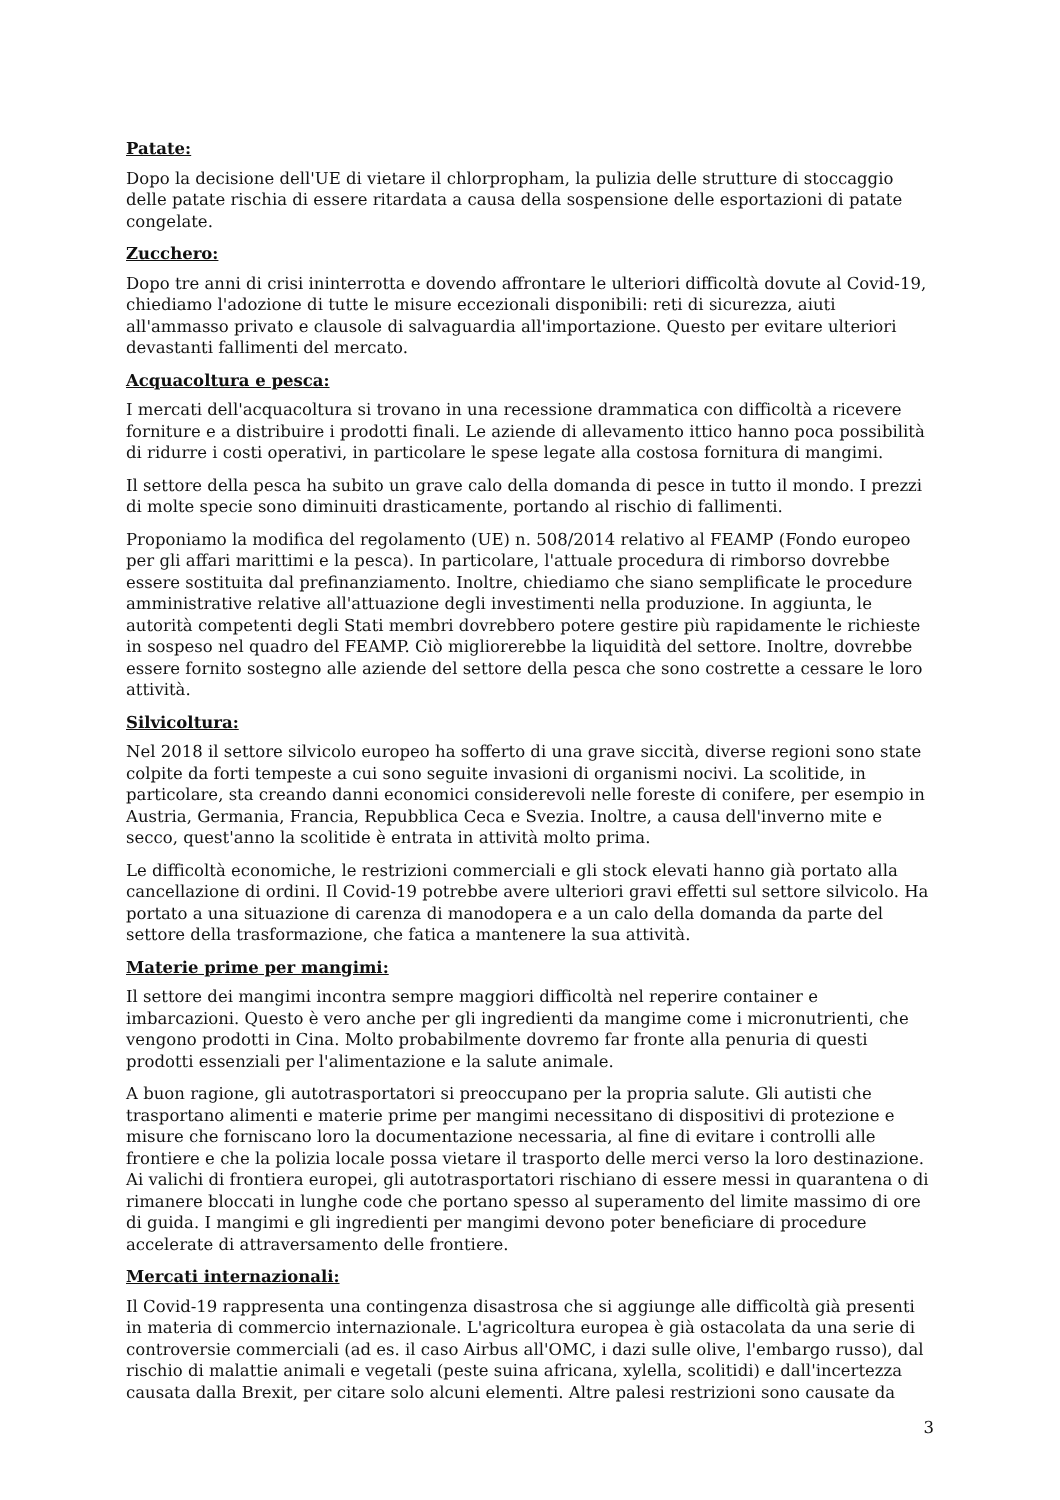Patate:
Dopo la decisione dell'UE di vietare il chlorpropham, la pulizia delle strutture di stoccaggio delle patate rischia di essere ritardata a causa della sospensione delle esportazioni di patate congelate.
Zucchero:
Dopo tre anni di crisi ininterrotta e dovendo affrontare le ulteriori difficoltà dovute al Covid-19, chiediamo l'adozione di tutte le misure eccezionali disponibili: reti di sicurezza, aiuti all'ammasso privato e clausole di salvaguardia all'importazione. Questo per evitare ulteriori devastanti fallimenti del mercato.
Acquacoltura e pesca:
I mercati dell'acquacoltura si trovano in una recessione drammatica con difficoltà a ricevere forniture e a distribuire i prodotti finali. Le aziende di allevamento ittico hanno poca possibilità di ridurre i costi operativi, in particolare le spese legate alla costosa fornitura di mangimi.
Il settore della pesca ha subito un grave calo della domanda di pesce in tutto il mondo. I prezzi di molte specie sono diminuiti drasticamente, portando al rischio di fallimenti.
Proponiamo la modifica del regolamento (UE) n. 508/2014 relativo al FEAMP (Fondo europeo per gli affari marittimi e la pesca). In particolare, l'attuale procedura di rimborso dovrebbe essere sostituita dal prefinanziamento. Inoltre, chiediamo che siano semplificate le procedure amministrative relative all'attuazione degli investimenti nella produzione. In aggiunta, le autorità competenti degli Stati membri dovrebbero potere gestire più rapidamente le richieste in sospeso nel quadro del FEAMP. Ciò migliorerebbe la liquidità del settore. Inoltre, dovrebbe essere fornito sostegno alle aziende del settore della pesca che sono costrette a cessare le loro attività.
Silvicoltura:
Nel 2018 il settore silvicolo europeo ha sofferto di una grave siccità, diverse regioni sono state colpite da forti tempeste a cui sono seguite invasioni di organismi nocivi. La scolitide, in particolare, sta creando danni economici considerevoli nelle foreste di conifere, per esempio in Austria, Germania, Francia, Repubblica Ceca e Svezia. Inoltre, a causa dell'inverno mite e secco, quest'anno la scolitide è entrata in attività molto prima.
Le difficoltà economiche, le restrizioni commerciali e gli stock elevati hanno già portato alla cancellazione di ordini. Il Covid-19 potrebbe avere ulteriori gravi effetti sul settore silvicolo. Ha portato a una situazione di carenza di manodopera e a un calo della domanda da parte del settore della trasformazione, che fatica a mantenere la sua attività.
Materie prime per mangimi:
Il settore dei mangimi incontra sempre maggiori difficoltà nel reperire container e imbarcazioni. Questo è vero anche per gli ingredienti da mangime come i micronutrienti, che vengono prodotti in Cina. Molto probabilmente dovremo far fronte alla penuria di questi prodotti essenziali per l'alimentazione e la salute animale.
A buon ragione, gli autotrasportatori si preoccupano per la propria salute. Gli autisti che trasportano alimenti e materie prime per mangimi necessitano di dispositivi di protezione e misure che forniscano loro la documentazione necessaria, al fine di evitare i controlli alle frontiere e che la polizia locale possa vietare il trasporto delle merci verso la loro destinazione. Ai valichi di frontiera europei, gli autotrasportatori rischiano di essere messi in quarantena o di rimanere bloccati in lunghe code che portano spesso al superamento del limite massimo di ore di guida. I mangimi e gli ingredienti per mangimi devono poter beneficiare di procedure accelerate di attraversamento delle frontiere.
Mercati internazionali:
Il Covid-19 rappresenta una contingenza disastrosa che si aggiunge alle difficoltà già presenti in materia di commercio internazionale. L'agricoltura europea è già ostacolata da una serie di controversie commerciali (ad es. il caso Airbus all'OMC, i dazi sulle olive, l'embargo russo), dal rischio di malattie animali e vegetali (peste suina africana, xylella, scolitidi) e dall'incertezza causata dalla Brexit, per citare solo alcuni elementi. Altre palesi restrizioni sono causate da
3